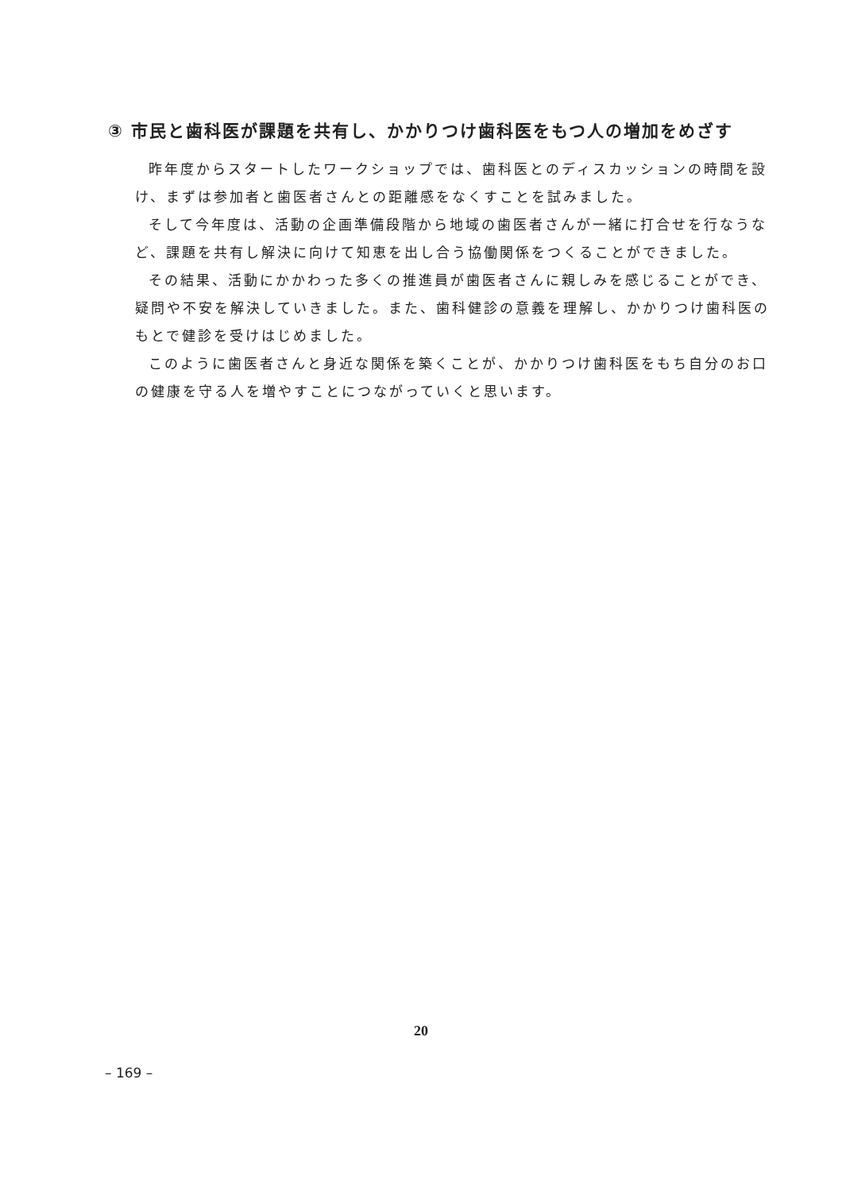③ 市民と歯科医が課題を共有し、かかりつけ歯科医をもつ人の増加をめざす
昨年度からスタートしたワークショップでは、歯科医とのディスカッションの時間を設け、まずは参加者と歯医者さんとの距離感をなくすことを試みました。
そして今年度は、活動の企画準備段階から地域の歯医者さんが一緒に打合せを行なうなど、課題を共有し解決に向けて知恵を出し合う協働関係をつくることができました。
その結果、活動にかかわった多くの推進員が歯医者さんに親しみを感じることができ、疑問や不安を解決していきました。また、歯科健診の意義を理解し、かかりつけ歯科医のもとで健診を受けはじめました。
このように歯医者さんと身近な関係を築くことが、かかりつけ歯科医をもち自分のお口の健康を守る人を増やすことにつながっていくと思います。
20
– 169 –